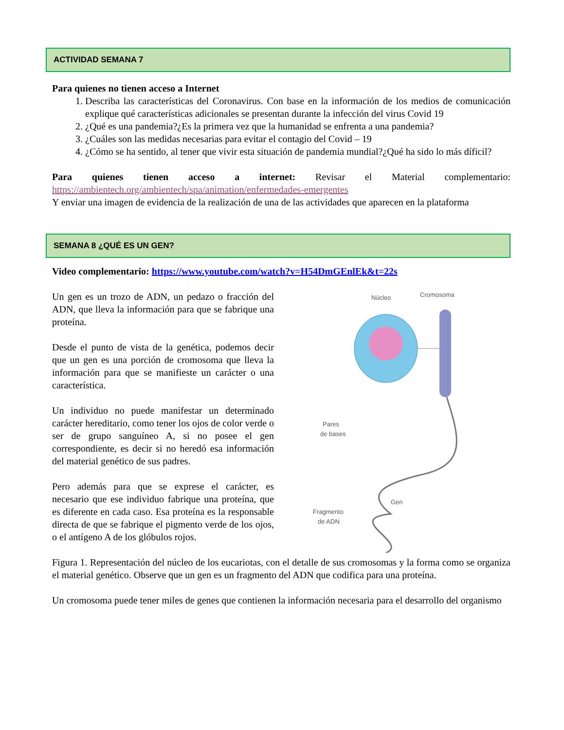ACTIVIDAD SEMANA 7
Para quienes no tienen acceso a Internet
1. Describa las características del Coronavirus. Con base en la información de los medios de comunicación explique qué características adicionales se presentan durante la infección del virus Covid 19
2. ¿Qué es una pandemia?¿Es la primera vez que la humanidad se enfrenta a una pandemia?
3. ¿Cuáles son las medidas necesarias para evitar el contagio del Covid – 19
4. ¿Cómo se ha sentido, al tener que vivir esta situación de pandemia mundial?¿Qué ha sido lo más díficil?
Para quienes tienen acceso a internet: Revisar el Material complementario: https://ambientech.org/ambientech/spa/animation/enfermedades-emergentes
Y enviar una imagen de evidencia de la realización de una de las actividades que aparecen en la plataforma
SEMANA 8 ¿QUÉ ES UN GEN?
Video complementario: https://www.youtube.com/watch?v=H54DmGEnlEk&t=22s
Un gen es un trozo de ADN, un pedazo o fracción del ADN, que lleva la información para que se fabrique una proteína.
Desde el punto de vista de la genética, podemos decir que un gen es una porción de cromosoma que lleva la información para que se manifieste un carácter o una característica.
Un individuo no puede manifestar un determinado carácter hereditario, como tener los ojos de color verde o ser de grupo sanguíneo A, si no posee el gen correspondiente, es decir si no heredó esa información del material genético de sus padres.
Pero además para que se exprese el carácter, es necesario que ese individuo fabrique una proteína, que es diferente en cada caso. Esa proteína es la responsable directa de que se fabrique el pigmento verde de los ojos, o el antígeno A de los glóbulos rojos.
Núcleo
Cromosoma
Pares
de bases
Fragmento
de ADN
Gen
Figura 1. Representación del núcleo de los eucariotas, con el detalle de sus cromosomas y la forma como se organiza el material genético. Observe que un gen es un fragmento del ADN que codifica para una proteína.
Un cromosoma puede tener miles de genes que contienen la información necesaria para el desarrollo del organismo